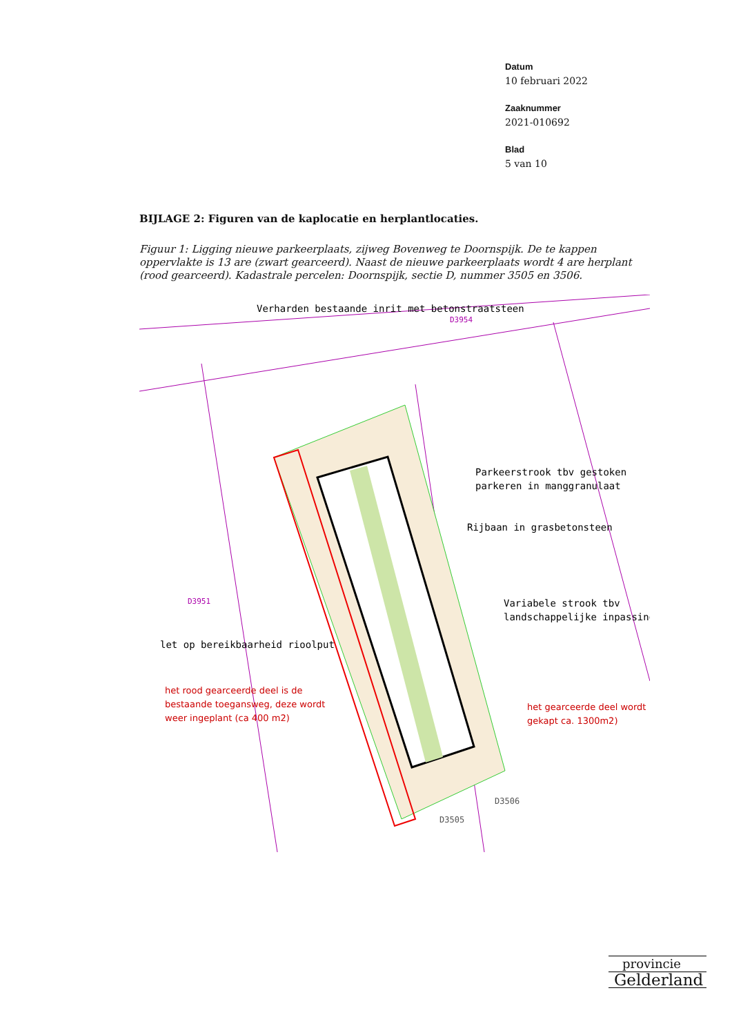Datum
10 februari 2022
Zaaknummer
2021-010692
Blad
5 van 10
BIJLAGE 2: Figuren van de kaplocatie en herplantlocaties.
Figuur 1: Ligging nieuwe parkeerplaats, zijweg Bovenweg te Doornspijk. De te kappen oppervlakte is 13 are (zwart gearceerd). Naast de nieuwe parkeerplaats wordt 4 are herplant (rood gearceerd). Kadastrale percelen: Doornspijk, sectie D, nummer 3505 en 3506.
Verharden bestaande inrit met betonstraatsteen
D3954
Parkeerstrook tbv gestoken
parkeren in manggranulaat
Rijbaan in grasbetonsteen
Variabele strook tbv
landschappelijke inpassing
D3951
let op bereikbaarheid rioolput
het rood gearceerde deel is de
bestaande toegansweg, deze wordt
weer ingeplant (ca 400 m2)
het gearceerde deel wordt
gekapt ca. 1300m2)
D3506
D3505
provincie
Gelderland